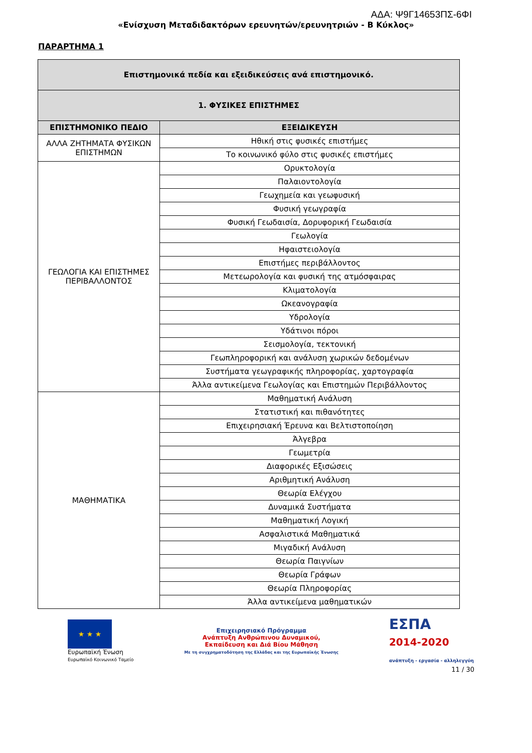ΑΔΑ: Ψ9Γ14653ΠΣ-6ΦΙ
«Ενίσχυση Μεταδιδακτόρων ερευνητών/ερευνητριών - Β Κύκλος»
ΠΑΡΑΡΤΗΜΑ 1
| Επιστημονικά πεδία και εξειδικεύσεις ανά επιστημονικό. | |
| --- | --- |
| 1. ΦΥΣΙΚΕΣ ΕΠΙΣΤΗΜΕΣ | |
| ΕΠΙΣΤΗΜΟΝΙΚΟ ΠΕΔΙΟ | ΕΞΕΙΔΙΚΕΥΣΗ |
| ΑΛΛΑ ΖΗΤΗΜΑΤΑ ΦΥΣΙΚΩΝ ΕΠΙΣΤΗΜΩΝ | Ηθική στις φυσικές επιστήμες |
| | Το κοινωνικό φύλο στις φυσικές επιστήμες |
| ΓΕΩΛΟΓΙΑ ΚΑΙ ΕΠΙΣΤΗΜΕΣ ΠΕΡΙΒΑΛΛΟΝΤΟΣ | Ορυκτολογία |
| | Παλαιοντολογία |
| | Γεωχημεία και γεωφυσική |
| | Φυσική γεωγραφία |
| | Φυσική Γεωδαισία, Δορυφορική Γεωδαισία |
| | Γεωλογία |
| | Ηφαιστειολογία |
| | Επιστήμες περιβάλλοντος |
| | Μετεωρολογία και φυσική της ατμόσφαιρας |
| | Κλιματολογία |
| | Ωκεανογραφία |
| | Υδρολογία |
| | Υδάτινοι πόροι |
| | Σεισμολογία, τεκτονική |
| | Γεωπληροφορική και ανάλυση χωρικών δεδομένων |
| | Συστήματα γεωγραφικής πληροφορίας, χαρτογραφία |
| | Άλλα αντικείμενα Γεωλογίας και Επιστημών Περιβάλλοντος |
| ΜΑΘΗΜΑΤΙΚΑ | Μαθηματική Ανάλυση |
| | Στατιστική και πιθανότητες |
| | Επιχειρησιακή Έρευνα και Βελτιστοποίηση |
| | Άλγεβρα |
| | Γεωμετρία |
| | Διαφορικές Εξισώσεις |
| | Αριθμητική Ανάλυση |
| | Θεωρία Ελέγχου |
| | Δυναμικά Συστήματα |
| | Μαθηματική Λογική |
| | Ασφαλιστικά Μαθηματικά |
| | Μιγαδική Ανάλυση |
| | Θεωρία Παιγνίων |
| | Θεωρία Γράφων |
| | Θεωρία Πληροφορίας |
| | Άλλα αντικείμενα μαθηματικών |
★ ★ ★
Ευρωπαϊκή Ένωση
Ευρωπαϊκό Κοινωνικό Ταμείο
Επιχειρησιακό Πρόγραμμα
Ανάπτυξη Ανθρώπινου Δυναμικού,
Εκπαίδευση και Διά Βίου Μάθηση
Με τη συγχρηματοδότηση της Ελλάδας και της Ευρωπαϊκής Ένωσης
ΕΣΠΑ
2014-2020
ανάπτυξη - εργασία - αλληλεγγύη
11 / 30